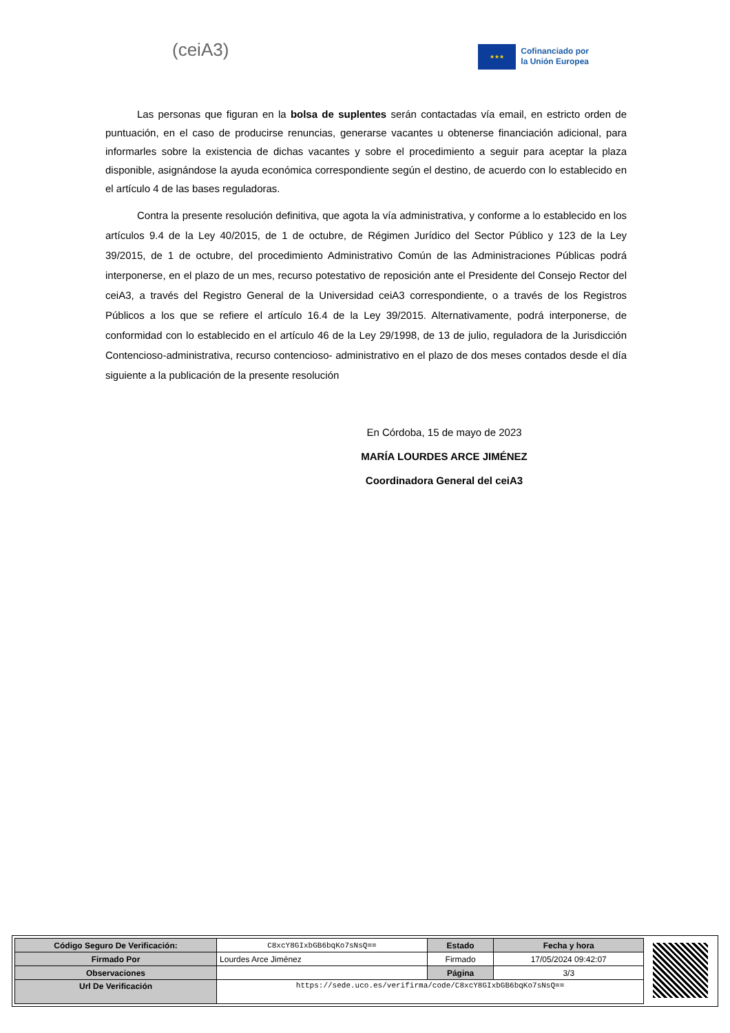(ceiA3)
★★★
Cofinanciado por
la Unión Europea
Las personas que figuran en la bolsa de suplentes serán contactadas vía email, en estricto orden de puntuación, en el caso de producirse renuncias, generarse vacantes u obtenerse financiación adicional, para informarles sobre la existencia de dichas vacantes y sobre el procedimiento a seguir para aceptar la plaza disponible, asignándose la ayuda económica correspondiente según el destino, de acuerdo con lo establecido en el artículo 4 de las bases reguladoras.
Contra la presente resolución definitiva, que agota la vía administrativa, y conforme a lo establecido en los artículos 9.4 de la Ley 40/2015, de 1 de octubre, de Régimen Jurídico del Sector Público y 123 de la Ley 39/2015, de 1 de octubre, del procedimiento Administrativo Común de las Administraciones Públicas podrá interponerse, en el plazo de un mes, recurso potestativo de reposición ante el Presidente del Consejo Rector del ceiA3, a través del Registro General de la Universidad ceiA3 correspondiente, o a través de los Registros Públicos a los que se refiere el artículo 16.4 de la Ley 39/2015. Alternativamente, podrá interponerse, de conformidad con lo establecido en el artículo 46 de la Ley 29/1998, de 13 de julio, reguladora de la Jurisdicción Contencioso-administrativa, recurso contencioso- administrativo en el plazo de dos meses contados desde el día siguiente a la publicación de la presente resolución
En Córdoba, 15 de mayo de 2023
MARÍA LOURDES ARCE JIMÉNEZ
Coordinadora General del ceiA3
| Código Seguro De Verificación: | C8xcY8GIxbGB6bqKo7sNsQ== | Estado | Fecha y hora |
| Firmado Por | Lourdes Arce Jiménez | Firmado | 17/05/2024 09:42:07 |
| Observaciones | | Página | 3/3 |
| Url De Verificación | https://sede.uco.es/verifirma/code/C8xcY8GIxbGB6bqKo7sNsQ== | | |